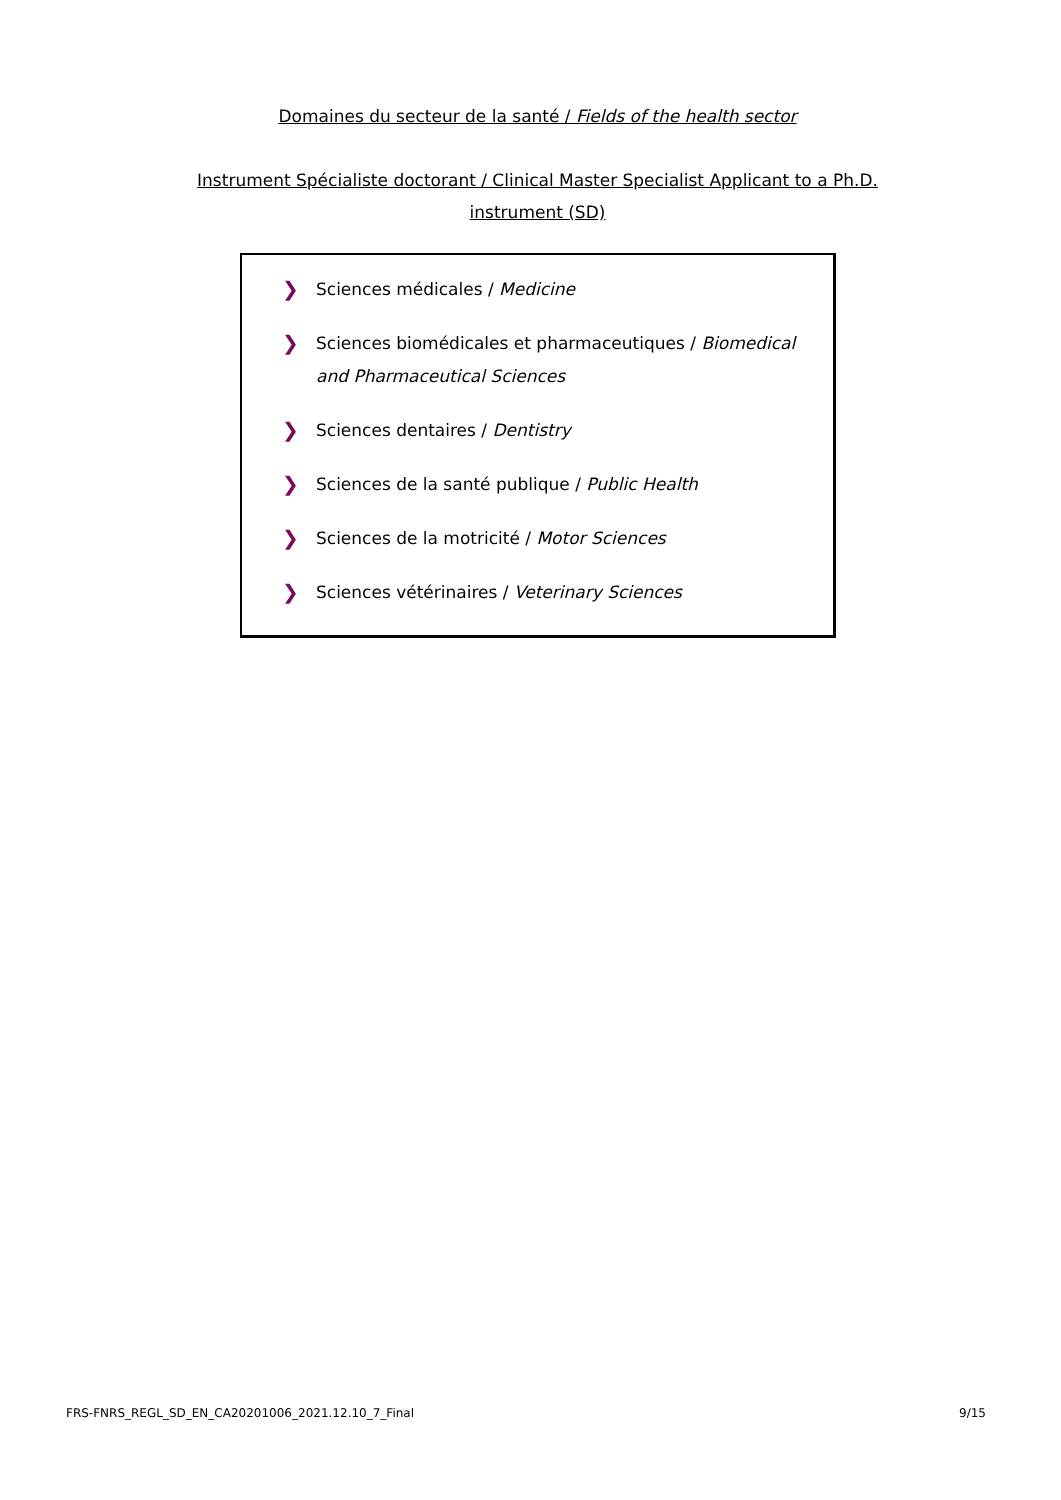Domaines du secteur de la santé / Fields of the health sector
Instrument Spécialiste doctorant / Clinical Master Specialist Applicant to a Ph.D. instrument (SD)
❯ Sciences médicales / Medicine
❯ Sciences biomédicales et pharmaceutiques / Biomedical and Pharmaceutical Sciences
❯ Sciences dentaires / Dentistry
❯ Sciences de la santé publique / Public Health
❯ Sciences de la motricité / Motor Sciences
❯ Sciences vétérinaires / Veterinary Sciences
FRS-FNRS_REGL_SD_EN_CA20201006_2021.12.10_7_Final 9/15